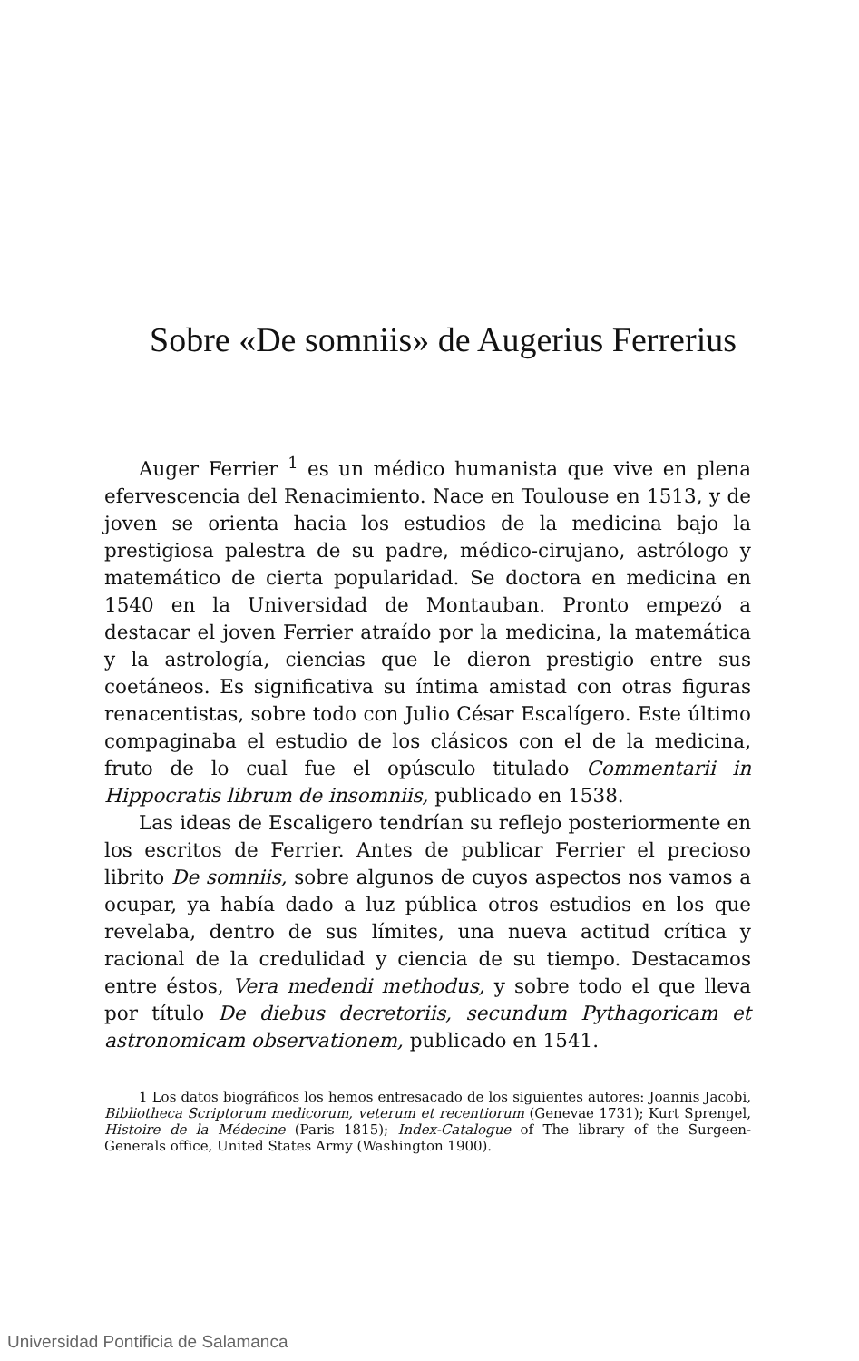Sobre «De somniis» de Augerius Ferrerius
Auger Ferrier <sup>1</sup> es un médico humanista que vive en plena efervescencia del Renacimiento. Nace en Toulouse en 1513, y de joven se orienta hacia los estudios de la medicina bajo la prestigiosa palestra de su padre, médico-cirujano, astrólogo y matemático de cierta popularidad. Se doctora en medicina en 1540 en la Universidad de Montauban. Pronto empezó a destacar el joven Ferrier atraído por la medicina, la matemática y la astrología, ciencias que le dieron prestigio entre sus coetáneos. Es significativa su íntima amistad con otras figuras renacentistas, sobre todo con Julio César Escalígero. Este último compaginaba el estudio de los clásicos con el de la medicina, fruto de lo cual fue el opúsculo titulado Commentarii in Hippocratis librum de insomniis, publicado en 1538.
Las ideas de Escaligero tendrían su reflejo posteriormente en los escritos de Ferrier. Antes de publicar Ferrier el precioso librito De somniis, sobre algunos de cuyos aspectos nos vamos a ocupar, ya había dado a luz pública otros estudios en los que revelaba, dentro de sus límites, una nueva actitud crítica y racional de la credulidad y ciencia de su tiempo. Destacamos entre éstos, Vera medendi methodus, y sobre todo el que lleva por título De diebus decretoriis, secundum Pythagoricam et astronomicam observationem, publicado en 1541.
1 Los datos biográficos los hemos entresacado de los siguientes autores: Joannis Jacobi, Bibliotheca Scriptorum medicorum, veterum et recentiorum (Genevae 1731); Kurt Sprengel, Histoire de la Médecine (Paris 1815); Index-Catalogue of The library of the Surgeen-Generals office, United States Army (Washington 1900).
Universidad Pontificia de Salamanca